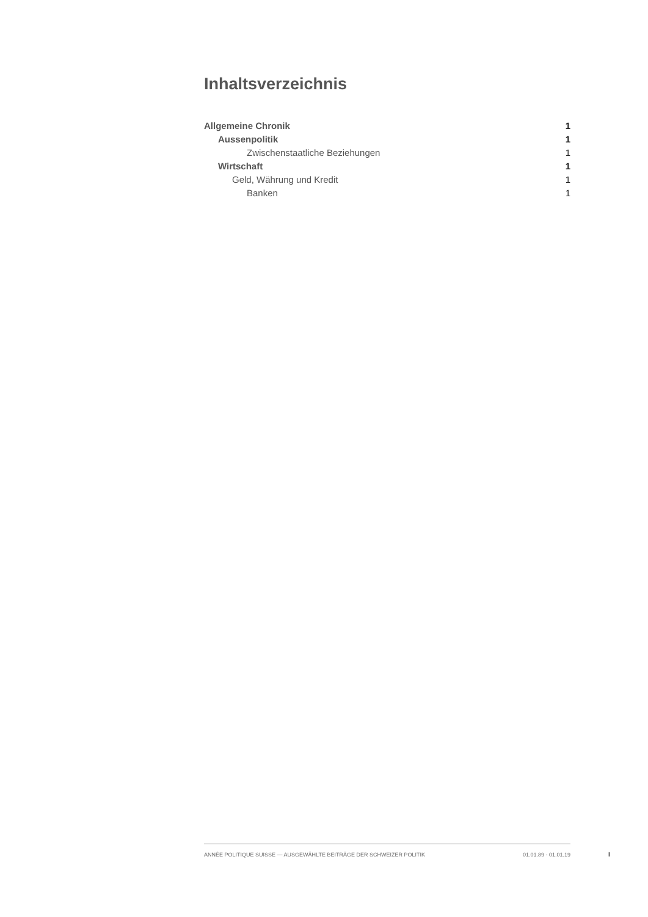Inhaltsverzeichnis
Allgemeine Chronik 1
Aussenpolitik 1
Zwischenstaatliche Beziehungen 1
Wirtschaft 1
Geld, Währung und Kredit 1
Banken 1
ANNÉE POLITIQUE SUISSE — AUSGEWÄHLTE BEITRÄGE DER SCHWEIZER POLITIK 01.01.89 - 01.01.19
I